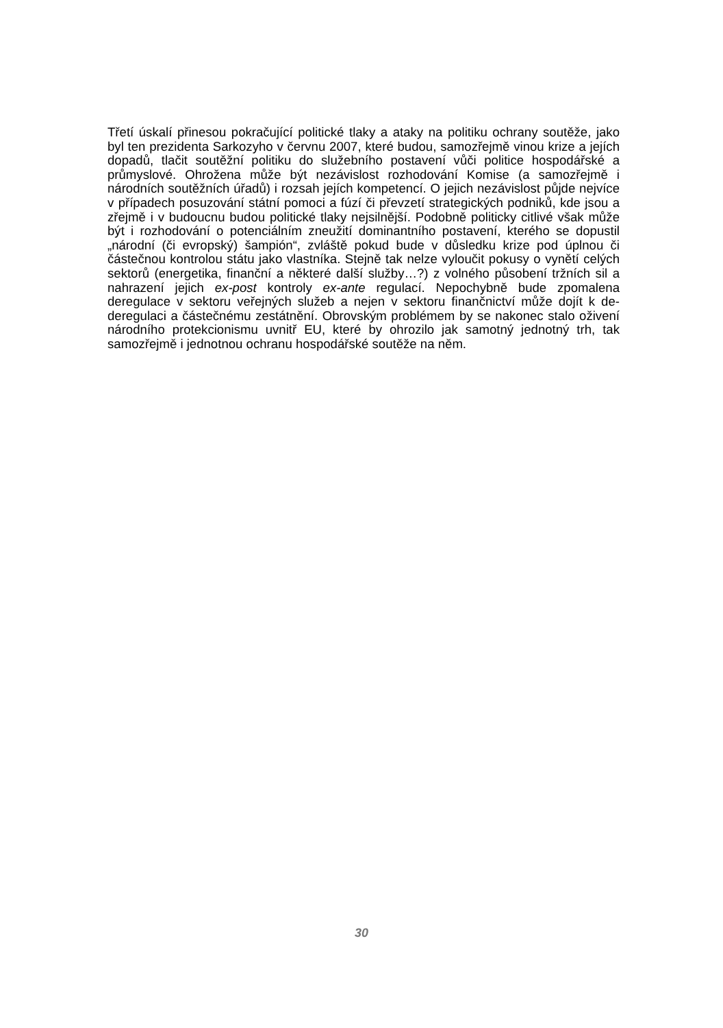Třetí úskalí přinesou pokračující politické tlaky a ataky na politiku ochrany soutěže, jako byl ten prezidenta Sarkozyho v červnu 2007, které budou, samozřejmě vinou krize a jejích dopadů, tlačit soutěžní politiku do služebního postavení vůči politice hospodářské a průmyslové. Ohrožena může být nezávislost rozhodování Komise (a samozřejmě i národních soutěžních úřadů) i rozsah jejích kompetencí. O jejich nezávislost půjde nejvíce v případech posuzování státní pomoci a fúzí či převzetí strategických podniků, kde jsou a zřejmě i v budoucnu budou politické tlaky nejsilnější. Podobně politicky citlivé však může být i rozhodování o potenciálním zneužití dominantního postavení, kterého se dopustil „národní (či evropský) šampión“, zvláště pokud bude v důsledku krize pod úplnou či částečnou kontrolou státu jako vlastníka. Stejně tak nelze vyloučit pokusy o vynětí celých sektorů (energetika, finanční a některé další služby…?) z volného působení tržních sil a nahrazení jejich ex-post kontroly ex-ante regulací. Nepochybně bude zpomalena deregulace v sektoru veřejných služeb a nejen v sektoru finančnictví může dojít k de-deregulaci a částečnému zestátnění. Obrovským problémem by se nakonec stalo oživení národního protekcionismu uvnitř EU, které by ohrozilo jak samotný jednotný trh, tak samozřejmě i jednotnou ochranu hospodářské soutěže na něm.
30